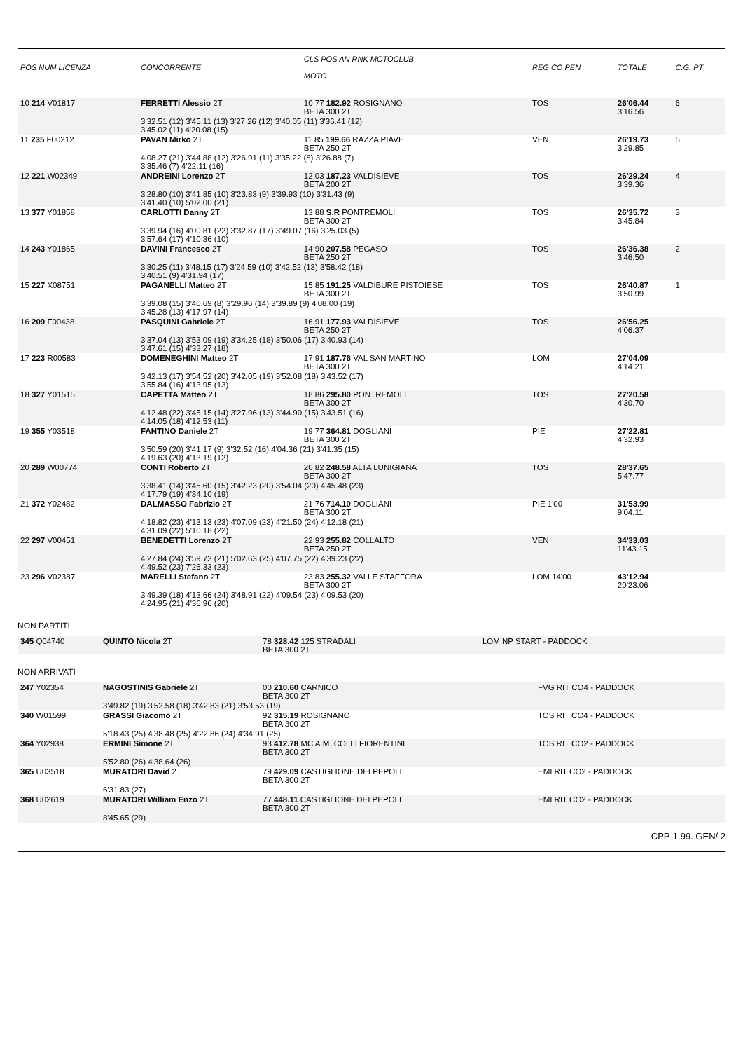| POS NUM LICENZA | CONCORRENTE | CLS POS AN RNK MOTOCLUB MOTO | REG CO PEN | TOTALE | C.G. PT |
| --- | --- | --- | --- | --- | --- |
| 10 214 V01817 | FERRETTI Alessio 2T | 10 77 182.92 ROSIGNANO BETA 300 2T | TOS | 26'06.44 3'16.56 | 6 |
| | 3'32.51 (12) 3'45.11 (13) 3'27.26 (12) 3'40.05 (11) 3'36.41 (12) 3'45.02 (11) 4'20.08 (15) | | | | |
| 11 235 F00212 | PAVAN Mirko 2T | 11 85 199.66 RAZZA PIAVE BETA 250 2T | VEN | 26'19.73 3'29.85 | 5 |
| | 4'08.27 (21) 3'44.88 (12) 3'26.91 (11) 3'35.22 (8) 3'26.88 (7) 3'35.46 (7) 4'22.11 (16) | | | | |
| 12 221 W02349 | ANDREINI Lorenzo 2T | 12 03 187.23 VALDISIEVE BETA 200 2T | TOS | 26'29.24 3'39.36 | 4 |
| | 3'28.80 (10) 3'41.85 (10) 3'23.83 (9) 3'39.93 (10) 3'31.43 (9) 3'41.40 (10) 5'02.00 (21) | | | | |
| 13 377 Y01858 | CARLOTTI Danny 2T | 13 88 S.R PONTREMOLI BETA 300 2T | TOS | 26'35.72 3'45.84 | 3 |
| | 3'39.94 (16) 4'00.81 (22) 3'32.87 (17) 3'49.07 (16) 3'25.03 (5) 3'57.64 (17) 4'10.36 (10) | | | | |
| 14 243 Y01865 | DAVINI Francesco 2T | 14 90 207.58 PEGASO BETA 250 2T | TOS | 26'36.38 3'46.50 | 2 |
| | 3'30.25 (11) 3'48.15 (17) 3'24.59 (10) 3'42.52 (13) 3'58.42 (18) 3'40.51 (9) 4'31.94 (17) | | | | |
| 15 227 X08751 | PAGANELLI Matteo 2T | 15 85 191.25 VALDIBURE PISTOIESE BETA 300 2T | TOS | 26'40.87 3'50.99 | 1 |
| | 3'39.08 (15) 3'40.69 (8) 3'29.96 (14) 3'39.89 (9) 4'08.00 (19) 3'45.28 (13) 4'17.97 (14) | | | | |
| 16 209 F00438 | PASQUINI Gabriele 2T | 16 91 177.93 VALDISIEVE BETA 250 2T | TOS | 26'56.25 4'06.37 | |
| | 3'37.04 (13) 3'53.09 (19) 3'34.25 (18) 3'50.06 (17) 3'40.93 (14) 3'47.61 (15) 4'33.27 (18) | | | | |
| 17 223 R00583 | DOMENEGHINI Matteo 2T | 17 91 187.76 VAL SAN MARTINO BETA 300 2T | LOM | 27'04.09 4'14.21 | |
| | 3'42.13 (17) 3'54.52 (20) 3'42.05 (19) 3'52.08 (18) 3'43.52 (17) 3'55.84 (16) 4'13.95 (13) | | | | |
| 18 327 Y01515 | CAPETTA Matteo 2T | 18 86 295.80 PONTREMOLI BETA 300 2T | TOS | 27'20.58 4'30.70 | |
| | 4'12.48 (22) 3'45.15 (14) 3'27.96 (13) 3'44.90 (15) 3'43.51 (16) 4'14.05 (18) 4'12.53 (11) | | | | |
| 19 355 Y03518 | FANTINO Daniele 2T | 19 77 364.81 DOGLIANI BETA 300 2T | PIE | 27'22.81 4'32.93 | |
| | 3'50.59 (20) 3'41.17 (9) 3'32.52 (16) 4'04.36 (21) 3'41.35 (15) 4'19.63 (20) 4'13.19 (12) | | | | |
| 20 289 W00774 | CONTI Roberto 2T | 20 82 248.58 ALTA LUNIGIANA BETA 300 2T | TOS | 28'37.65 5'47.77 | |
| | 3'38.41 (14) 3'45.60 (15) 3'42.23 (20) 3'54.04 (20) 4'45.48 (23) 4'17.79 (19) 4'34.10 (19) | | | | |
| 21 372 Y02482 | DALMASSO Fabrizio 2T | 21 76 714.10 DOGLIANI BETA 300 2T | PIE 1'00 | 31'53.99 9'04.11 | |
| | 4'18.82 (23) 4'13.13 (23) 4'07.09 (23) 4'21.50 (24) 4'12.18 (21) 4'31.09 (22) 5'10.18 (22) | | | | |
| 22 297 V00451 | BENEDETTI Lorenzo 2T | 22 93 255.82 COLLALTO BETA 250 2T | VEN | 34'33.03 11'43.15 | |
| | 4'27.84 (24) 3'59.73 (21) 5'02.63 (25) 4'07.75 (22) 4'39.23 (22) 4'49.52 (23) 7'26.33 (23) | | | | |
| 23 296 V02387 | MARELLI Stefano 2T | 23 83 255.32 VALLE STAFFORA BETA 300 2T | LOM 14'00 | 43'12.94 20'23.06 | |
| | 3'49.39 (18) 4'13.66 (24) 3'48.91 (22) 4'09.54 (23) 4'09.53 (20) 4'24.95 (21) 4'36.96 (20) | | | | |
NON PARTITI
| 345 Q04740 | QUINTO Nicola 2T | 78 328.42 125 STRADALI BETA 300 2T | LOM NP START - PADDOCK |
NON ARRIVATI
| 247 Y02354 | NAGOSTINIS Gabriele 2T | 00 210.60 CARNICO BETA 300 2T | FVG RIT CO4 - PADDOCK |
| | 3'49.82 (19) 3'52.58 (18) 3'42.83 (21) 3'53.53 (19) | | |
| 340 W01599 | GRASSI Giacomo 2T | 92 315.19 ROSIGNANO BETA 300 2T | TOS RIT CO4 - PADDOCK |
| | 5'18.43 (25) 4'38.48 (25) 4'22.86 (24) 4'34.91 (25) | | |
| 364 Y02938 | ERMINI Simone 2T | 93 412.78 MC A.M. COLLI FIORENTINI BETA 300 2T | TOS RIT CO2 - PADDOCK |
| | 5'52.80 (26) 4'38.64 (26) | | |
| 365 U03518 | MURATORI David 2T | 79 429.09 CASTIGLIONE DEI PEPOLI BETA 300 2T | EMI RIT CO2 - PADDOCK |
| | 6'31.83 (27) | | |
| 368 U02619 | MURATORI William Enzo 2T | 77 448.11 CASTIGLIONE DEI PEPOLI BETA 300 2T | EMI RIT CO2 - PADDOCK |
| | 8'45.65 (29) | | |
CPP-1.99. GEN/ 2